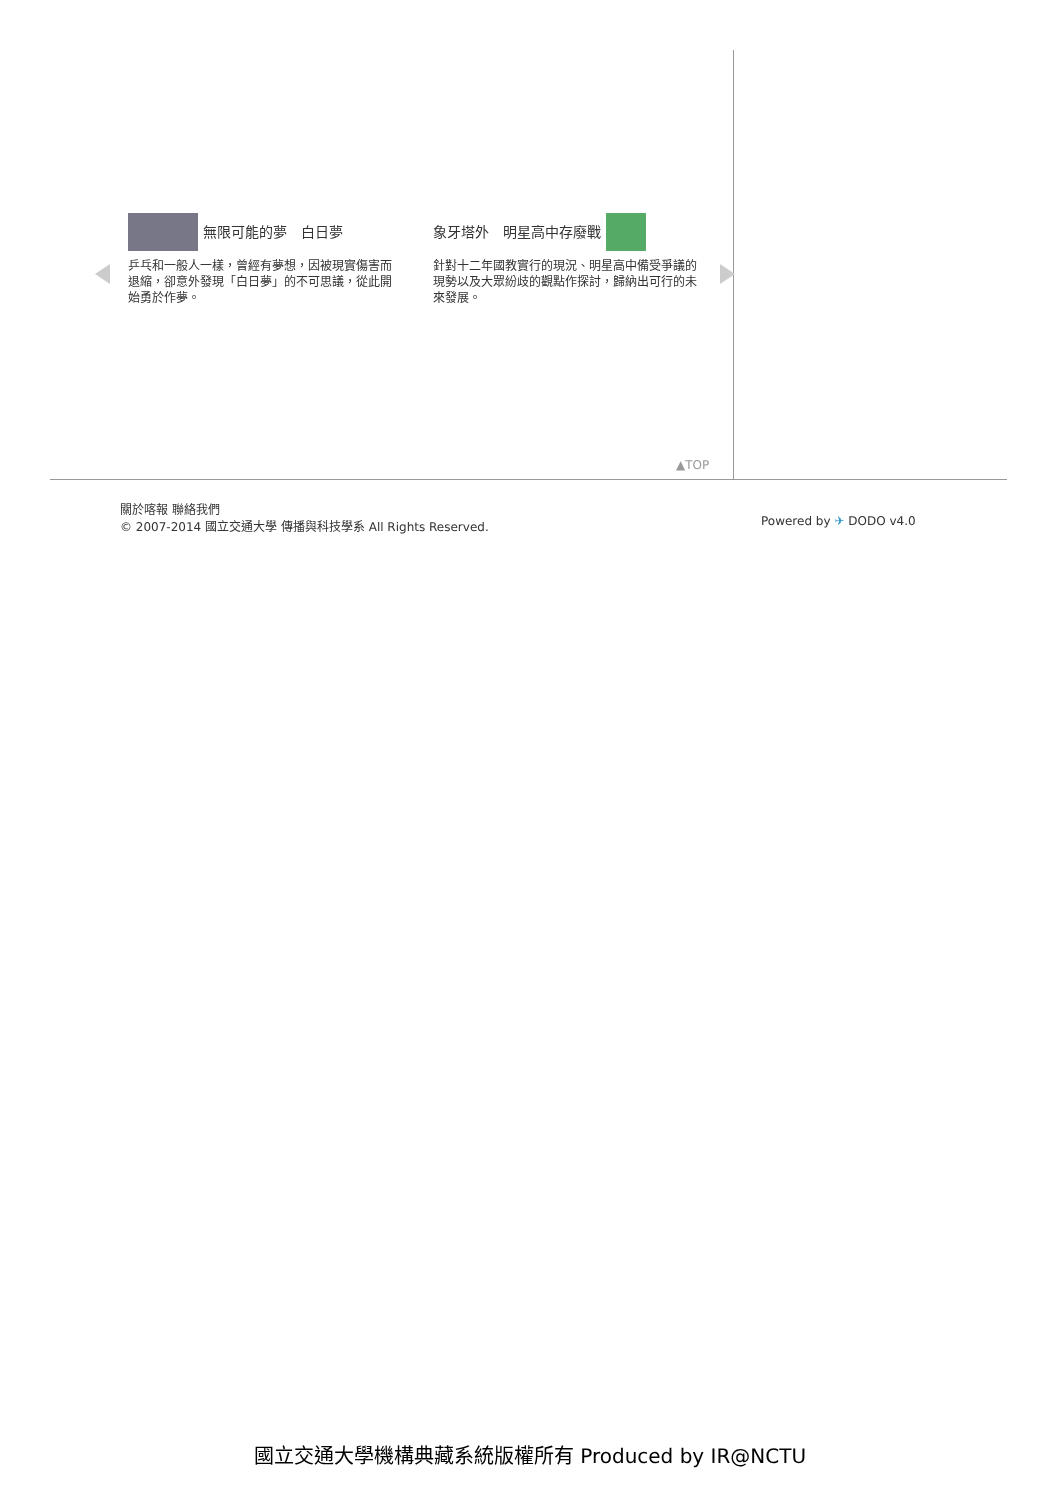無限可能的夢　白日夢
乒乓和一般人一樣，曾經有夢想，因被現實傷害而退縮，卻意外發現「白日夢」的不可思議，從此開始勇於作夢。
象牙塔外　明星高中存廢戰
針對十二年國教實行的現況、明星高中備受爭議的現勢以及大眾紛歧的觀點作探討，歸納出可行的未來發展。
▲TOP
關於喀報 聯絡我們
© 2007-2014 國立交通大學 傳播與科技學系 All Rights Reserved.
Powered by ✈ DODO v4.0
國立交通大學機構典藏系統版權所有 Produced by IR@NCTU